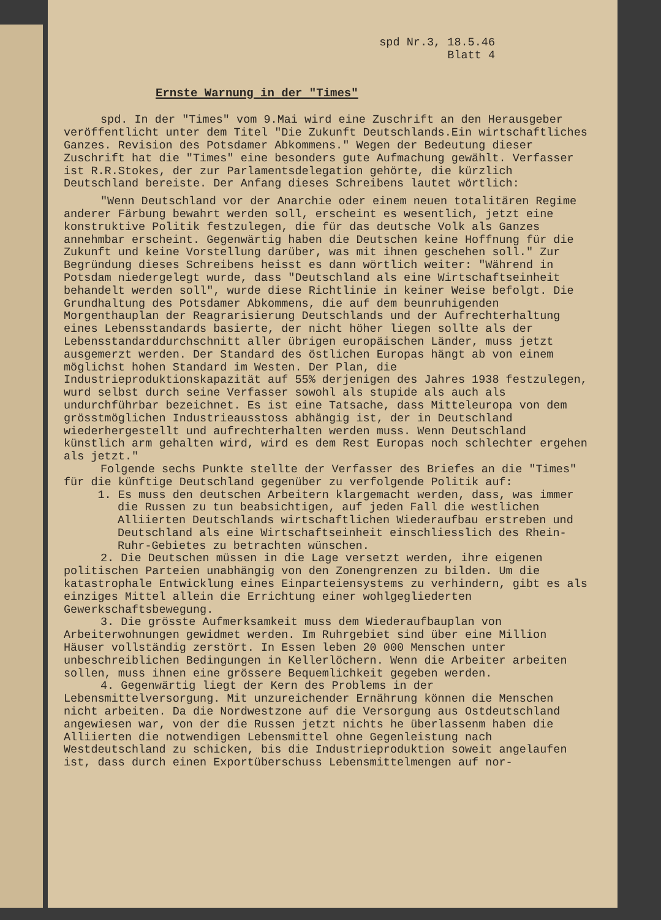spd Nr.3, 18.5.46
Blatt 4
Ernste Warnung in der "Times"
spd. In der "Times" vom 9.Mai wird eine Zuschrift an den Herausgeber veröffentlicht unter dem Titel "Die Zukunft Deutschlands.Ein wirtschaftliches Ganzes. Revision des Potsdamer Abkommens." Wegen der Bedeutung dieser Zuschrift hat die "Times" eine besonders gute Aufmachung gewählt. Verfasser ist R.R.Stokes, der zur Parlamentsdelegation gehörte, die kürzlich Deutschland bereiste. Der Anfang dieses Schreibens lautet wörtlich:
"Wenn Deutschland vor der Anarchie oder einem neuen totalitären Regime anderer Färbung bewahrt werden soll, erscheint es wesentlich, jetzt eine konstruktive Politik festzulegen, die für das deutsche Volk als Ganzes annehmbar erscheint. Gegenwärtig haben die Deutschen keine Hoffnung für die Zukunft und keine Vorstellung darüber, was mit ihnen geschehen soll." Zur Begründung dieses Schreibens heisst es dann wörtlich weiter: "Während in Potsdam niedergelegt wurde, dass "Deutschland als eine Wirtschaftseinheit behandelt werden soll", wurde diese Richtlinie in keiner Weise befolgt. Die Grundhaltung des Potsdamer Abkommens, die auf dem beunruhigenden Morgenthauplan der Reagrarisierung Deutschlands und der Aufrechterhaltung eines Lebensstandards basierte, der nicht höher liegen sollte als der Lebensstandarddurchschnitt aller übrigen europäischen Länder, muss jetzt ausgemerzt werden. Der Standard des östlichen Europas hängt ab von einem möglichst hohen Standard im Westen. Der Plan, die Industrieproduktionskapazität auf 55% derjenigen des Jahres 1938 festzulegen, wurd selbst durch seine Verfasser sowohl als stupide als auch als undurchführbar bezeichnet. Es ist eine Tatsache, dass Mitteleuropa von dem grösstmöglichen Industrieausstoss abhängig ist, der in Deutschland wiederhergestellt und aufrechterhalten werden muss. Wenn Deutschland künstlich arm gehalten wird, wird es dem Rest Europas noch schlechter ergehen als jetzt."
Folgende sechs Punkte stellte der Verfasser des Briefes an die "Times" für die künftige Deutschland gegenüber zu verfolgende Politik auf:
1. Es muss den deutschen Arbeitern klargemacht werden, dass, was immer die Russen zu tun beabsichtigen, auf jeden Fall die westlichen Alliierten Deutschlands wirtschaftlichen Wiederaufbau erstreben und Deutschland als eine Wirtschaftseinheit einschliesslich des Rhein-Ruhr-Gebietes zu betrachten wünschen.
2. Die Deutschen müssen in die Lage versetzt werden, ihre eigenen politischen Parteien unabhängig von den Zonengrenzen zu bilden. Um die katastrophale Entwicklung eines Einparteiensystems zu verhindern, gibt es als einziges Mittel allein die Errichtung einer wohlgegliederten Gewerkschaftsbewegung.
3. Die grösste Aufmerksamkeit muss dem Wiederaufbauplan von Arbeiterwohnungen gewidmet werden. Im Ruhrgebiet sind über eine Million Häuser vollständig zerstört. In Essen leben 20 000 Menschen unter unbeschreiblichen Bedingungen in Kellerlöchern. Wenn die Arbeiter arbeiten sollen, muss ihnen eine grössere Bequemlichkeit gegeben werden.
4. Gegenwärtig liegt der Kern des Problems in der Lebensmittelversorgung. Mit unzureichender Ernährung können die Menschen nicht arbeiten. Da die Nordwestzone auf die Versorgung aus Ostdeutschland angewiesen war, von der die Russen jetzt nichts he überlassenm haben die Alliierten die notwendigen Lebensmittel ohne Gegenleistung nach Westdeutschland zu schicken, bis die Industrieproduktion soweit angelaufen ist, dass durch einen Exportüberschuss Lebensmittelmengen auf nor-